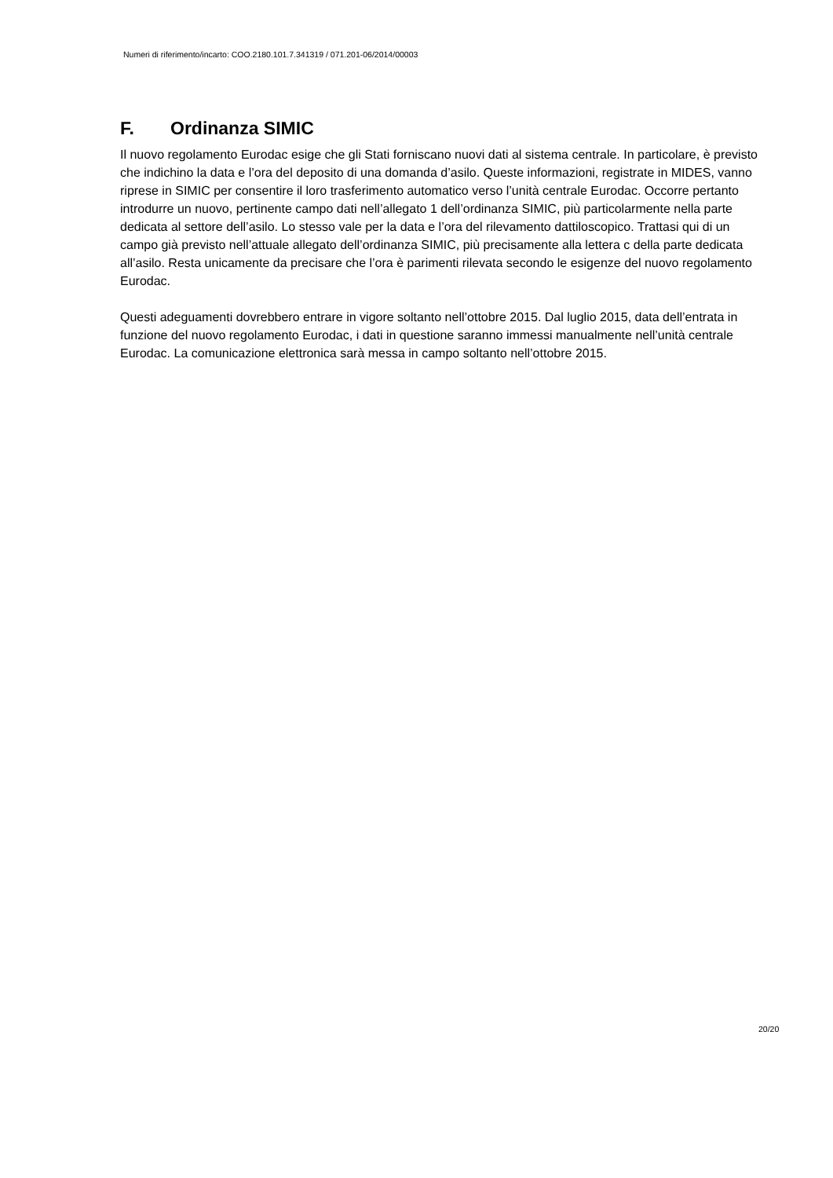Numeri di riferimento/incarto: COO.2180.101.7.341319 / 071.201-06/2014/00003
F. Ordinanza SIMIC
Il nuovo regolamento Eurodac esige che gli Stati forniscano nuovi dati al sistema centrale. In particolare, è previsto che indichino la data e l’ora del deposito di una domanda d’asilo. Queste informazioni, registrate in MIDES, vanno riprese in SIMIC per consentire il loro trasferimento automatico verso l’unità centrale Eurodac. Occorre pertanto introdurre un nuovo, pertinente campo dati nell’allegato 1 dell’ordinanza SIMIC, più particolarmente nella parte dedicata al settore dell’asilo. Lo stesso vale per la data e l’ora del rilevamento dattiloscopico. Trattasi qui di un campo già previsto nell’attuale allegato dell’ordinanza SIMIC, più precisamente alla lettera c della parte dedicata all’asilo. Resta unicamente da precisare che l’ora è parimenti rilevata secondo le esigenze del nuovo regolamento Eurodac.
Questi adeguamenti dovrebbero entrare in vigore soltanto nell’ottobre 2015. Dal luglio 2015, data dell’entrata in funzione del nuovo regolamento Eurodac, i dati in questione saranno immessi manualmente nell’unità centrale Eurodac. La comunicazione elettronica sarà messa in campo soltanto nell’ottobre 2015.
20/20